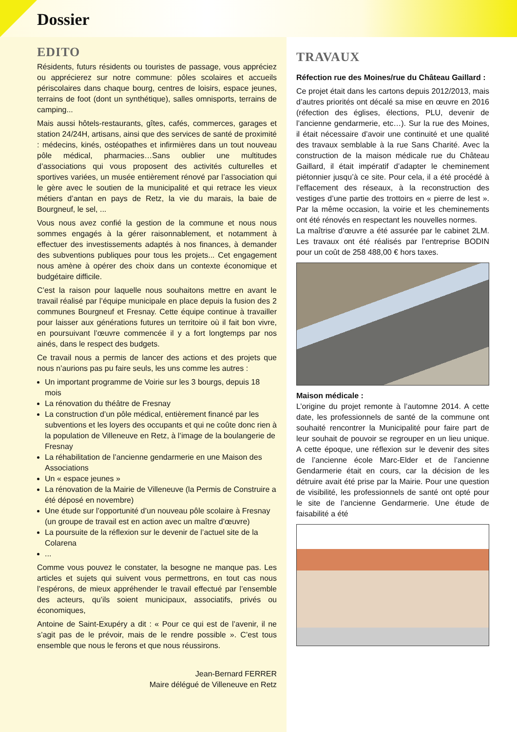Dossier
EDITO
Résidents, futurs résidents ou touristes de passage, vous appréciez ou apprécierez sur notre commune: pôles scolaires et accueils périscolaires dans chaque bourg, centres de loisirs, espace jeunes, terrains de foot (dont un synthétique), salles omnisports, terrains de camping...
Mais aussi hôtels-restaurants, gîtes, cafés, commerces, garages et station 24/24H, artisans, ainsi que des services de santé de proximité : médecins, kinés, ostéopathes et infirmières dans un tout nouveau pôle médical, pharmacies…Sans oublier une multitudes d’associations qui vous proposent des activités culturelles et sportives variées, un musée entièrement rénové par l’association qui le gère avec le soutien de la municipalité et qui retrace les vieux métiers d’antan en pays de Retz, la vie du marais, la baie de Bourgneuf, le sel, ...
Vous nous avez confié la gestion de la commune et nous nous sommes engagés à la gérer raisonnablement, et notamment à effectuer des investissements adaptés à nos finances, à demander des subventions publiques pour tous les projets... Cet engagement nous amène à opérer des choix dans un contexte économique et budgétaire difficile.
C’est la raison pour laquelle nous souhaitons mettre en avant le travail réalisé par l’équipe municipale en place depuis la fusion des 2 communes Bourgneuf et Fresnay. Cette équipe continue à travailler pour laisser aux générations futures un territoire où il fait bon vivre, en poursuivant l’œuvre commencée il y a fort longtemps par nos ainés, dans le respect des budgets.
Ce travail nous a permis de lancer des actions et des projets que nous n’aurions pas pu faire seuls, les uns comme les autres :
Un important programme de Voirie sur les 3 bourgs, depuis 18 mois
La rénovation du théâtre de Fresnay
La construction d’un pôle médical, entièrement financé par les subventions et les loyers des occupants et qui ne coûte donc rien à la population de Villeneuve en Retz, à l’image de la boulangerie de Fresnay
La réhabilitation de l’ancienne gendarmerie en une Maison des Associations
Un « espace jeunes »
La rénovation de la Mairie de Villeneuve (la Permis de Construire a été déposé en novembre)
Une étude sur l’opportunité d’un nouveau pôle scolaire à Fresnay (un groupe de travail est en action avec un maître d’œuvre)
La poursuite de la réflexion sur le devenir de l’actuel site de la Colarena
...
Comme vous pouvez le constater, la besogne ne manque pas. Les articles et sujets qui suivent vous permettrons, en tout cas nous l’espérons, de mieux appréhender le travail effectué par l’ensemble des acteurs, qu’ils soient municipaux, associatifs, privés ou économiques,
Antoine de Saint-Exupéry a dit : « Pour ce qui est de l’avenir, il ne s’agit pas de le prévoir, mais de le rendre possible ». C’est tous ensemble que nous le ferons et que nous réussirons.
Jean-Bernard FERRER
Maire délégué de Villeneuve en Retz
TRAVAUX
Réfection rue des Moines/rue du Château Gaillard :
Ce projet était dans les cartons depuis 2012/2013, mais d’autres priorités ont décalé sa mise en œuvre en 2016 (réfection des églises, élections, PLU, devenir de l’ancienne gendarmerie, etc…). Sur la rue des Moines, il était nécessaire d’avoir une continuité et une qualité des travaux semblable à la rue Sans Charité. Avec la construction de la maison médicale rue du Château Gaillard, il était impératif d’adapter le cheminement piétonnier jusqu’à ce site. Pour cela, il a été procédé à l’effacement des réseaux, à la reconstruction des vestiges d’une partie des trottoirs en « pierre de lest ». Par la même occasion, la voirie et les cheminements ont été rénovés en respectant les nouvelles normes.
La maîtrise d’œuvre a été assurée par le cabinet 2LM. Les travaux ont été réalisés par l’entreprise BODIN pour un coût de 258 488,00 € hors taxes.
Maison médicale :
L’origine du projet remonte à l’automne 2014. A cette date, les professionnels de santé de la commune ont souhaité rencontrer la Municipalité pour faire part de leur souhait de pouvoir se regrouper en un lieu unique. A cette époque, une réflexion sur le devenir des sites de l’ancienne école Marc-Elder et de l’ancienne Gendarmerie était en cours, car la décision de les détruire avait été prise par la Mairie. Pour une question de visibilité, les professionnels de santé ont opté pour le site de l’ancienne Gendarmerie. Une étude de faisabilité a été